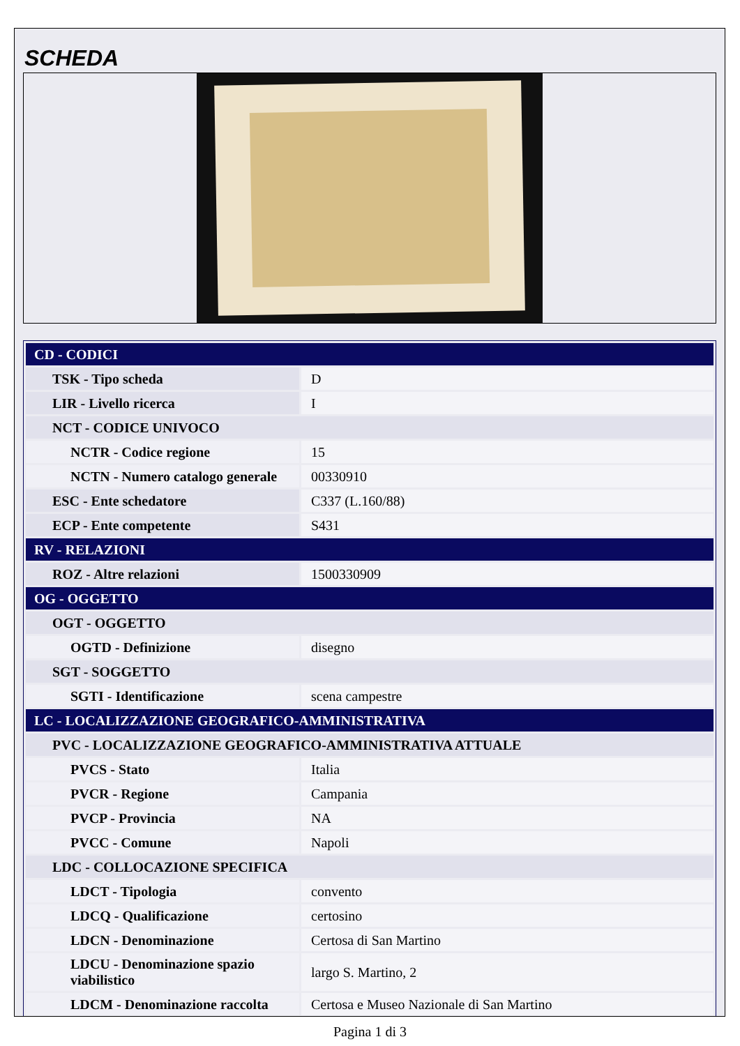SCHEDA
| CD - CODICI | |
| TSK - Tipo scheda | D |
| LIR - Livello ricerca | I |
| NCT - CODICE UNIVOCO | |
| NCTR - Codice regione | 15 |
| NCTN - Numero catalogo generale | 00330910 |
| ESC - Ente schedatore | C337 (L.160/88) |
| ECP - Ente competente | S431 |
| RV - RELAZIONI | |
| ROZ - Altre relazioni | 1500330909 |
| OG - OGGETTO | |
| OGT - OGGETTO | |
| OGTD - Definizione | disegno |
| SGT - SOGGETTO | |
| SGTI - Identificazione | scena campestre |
| LC - LOCALIZZAZIONE GEOGRAFICO-AMMINISTRATIVA | |
| PVC - LOCALIZZAZIONE GEOGRAFICO-AMMINISTRATIVA ATTUALE | |
| PVCS - Stato | Italia |
| PVCR - Regione | Campania |
| PVCP - Provincia | NA |
| PVCC - Comune | Napoli |
| LDC - COLLOCAZIONE SPECIFICA | |
| LDCT - Tipologia | convento |
| LDCQ - Qualificazione | certosino |
| LDCN - Denominazione | Certosa di San Martino |
| LDCU - Denominazione spazio viabilistico | largo S. Martino, 2 |
| LDCM - Denominazione raccolta | Certosa e Museo Nazionale di San Martino |
Pagina 1 di 3